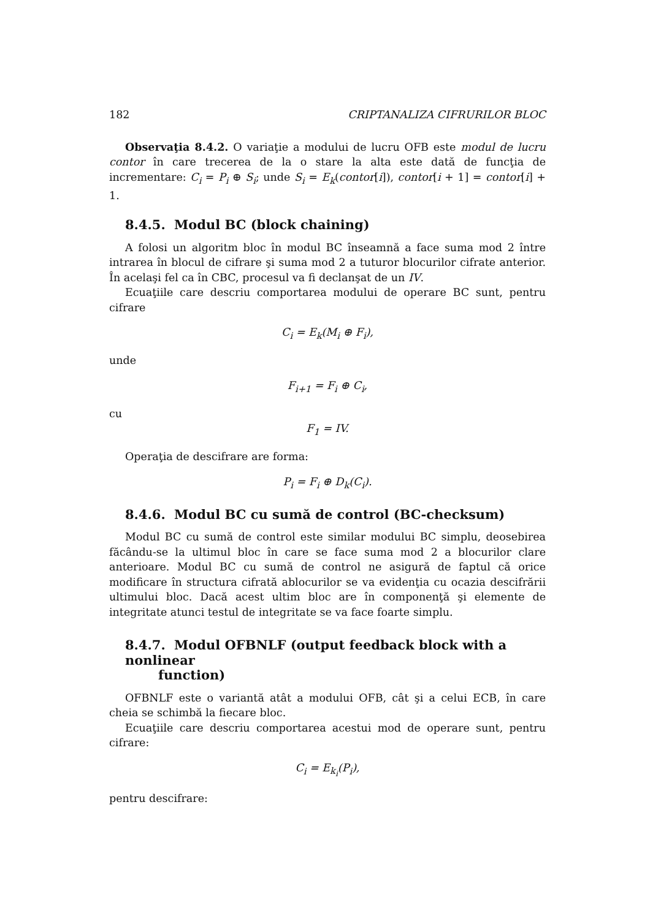182 CRIPTANALIZA CIFRURILOR BLOC
Observaţia 8.4.2. O variaţie a modului de lucru OFB este modul de lucru contor în care trecerea de la o stare la alta este dată de funcţia de incrementare: C<sub>i</sub> = P<sub>i</sub> ⊕ S<sub>i</sub>; unde S<sub>i</sub> = E<sub>k</sub>(contor[i]), contor[i + 1] = contor[i] + 1.
8.4.5. Modul BC (block chaining)
A folosi un algoritm bloc în modul BC înseamnă a face suma mod 2 între intrarea în blocul de cifrare şi suma mod 2 a tuturor blocurilor cifrate anterior. În acelaşi fel ca în CBC, procesul va fi declanşat de un IV.
Ecuaţiile care descriu comportarea modului de operare BC sunt, pentru cifrare
C<sub>i</sub> = E<sub>k</sub>(M<sub>i</sub> ⊕ F<sub>i</sub>),
unde
F<sub>i+1</sub> = F<sub>i</sub> ⊕ C<sub>i</sub>,
cu
F<sub>1</sub> = IV.
Operaţia de descifrare are forma:
P<sub>i</sub> = F<sub>i</sub> ⊕ D<sub>k</sub>(C<sub>i</sub>).
8.4.6. Modul BC cu sumă de control (BC-checksum)
Modul BC cu sumă de control este similar modului BC simplu, deosebirea făcându-se la ultimul bloc în care se face suma mod 2 a blocurilor clare anterioare. Modul BC cu sumă de control ne asigură de faptul că orice modificare în structura cifrată ablocurilor se va evidenţia cu ocazia descifrării ultimului bloc. Dacă acest ultim bloc are în componenţă şi elemente de integritate atunci testul de integritate se va face foarte simplu.
8.4.7. Modul OFBNLF (output feedback block with a nonlinear
function)
OFBNLF este o variantă atât a modului OFB, cât şi a celui ECB, în care cheia se schimbă la fiecare bloc.
Ecuaţiile care descriu comportarea acestui mod de operare sunt, pentru cifrare:
C<sub>i</sub> = E<sub>k<sub>i</sub></sub>(P<sub>i</sub>),
pentru descifrare: